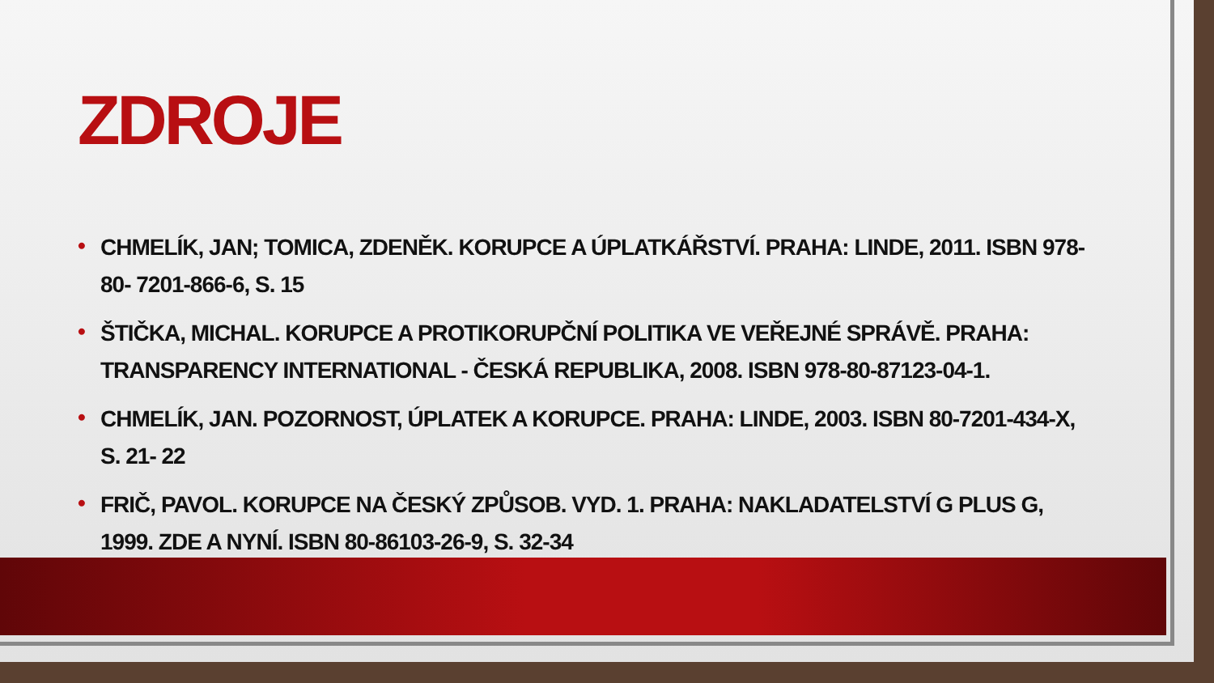ZDROJE
• CHMELÍK, JAN; TOMICA, ZDENĚK. KORUPCE A ÚPLATKÁŘSTVÍ. PRAHA: LINDE, 2011. ISBN 978-80- 7201-866-6, S. 15
• ŠTIČKA, MICHAL. KORUPCE A PROTIKORUPČNÍ POLITIKA VE VEŘEJNÉ SPRÁVĚ. PRAHA: TRANSPARENCY INTERNATIONAL - ČESKÁ REPUBLIKA, 2008. ISBN 978-80-87123-04-1.
• CHMELÍK, JAN. POZORNOST, ÚPLATEK A KORUPCE. PRAHA: LINDE, 2003. ISBN 80-7201-434-X, S. 21- 22
• FRIČ, PAVOL. KORUPCE NA ČESKÝ ZPŮSOB. VYD. 1. PRAHA: NAKLADATELSTVÍ G PLUS G, 1999. ZDE A NYNÍ. ISBN 80-86103-26-9, S. 32-34